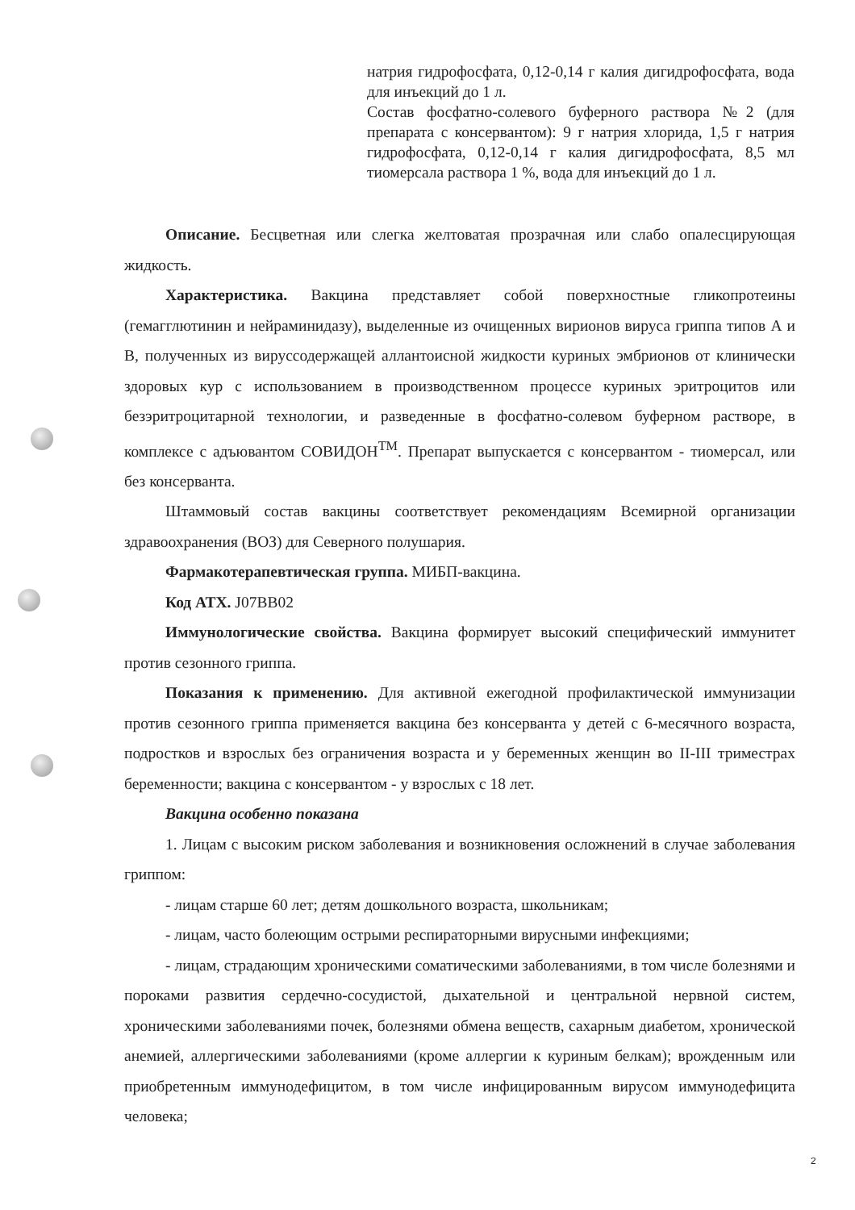натрия гидрофосфата, 0,12-0,14 г калия дигидрофосфата, вода для инъекций до 1 л.
Состав фосфатно-солевого буферного раствора №2 (для препарата с консервантом): 9 г натрия хлорида, 1,5 г натрия гидрофосфата, 0,12-0,14 г калия дигидрофосфата, 8,5 мл тиомерсала раствора 1 %, вода для инъекций до 1 л.
Описание. Бесцветная или слегка желтоватая прозрачная или слабо опалесцирующая жидкость.
Характеристика. Вакцина представляет собой поверхностные гликопротеины (гемагглютинин и нейраминидазу), выделенные из очищенных вирионов вируса гриппа типов А и В, полученных из вируссодержащей аллантоисной жидкости куриных эмбрионов от клинически здоровых кур с использованием в производственном процессе куриных эритроцитов или безэритроцитарной технологии, и разведенные в фосфатно-солевом буферном растворе, в комплексе с адъювантом СОВИДОН<sup>TM</sup>. Препарат выпускается с консервантом - тиомерсал, или без консерванта.
Штаммовый состав вакцины соответствует рекомендациям Всемирной организации здравоохранения (ВОЗ) для Северного полушария.
Фармакотерапевтическая группа. МИБП-вакцина.
Код АТХ. J07BB02
Иммунологические свойства. Вакцина формирует высокий специфический иммунитет против сезонного гриппа.
Показания к применению. Для активной ежегодной профилактической иммунизации против сезонного гриппа применяется вакцина без консерванта у детей с 6-месячного возраста, подростков и взрослых без ограничения возраста и у беременных женщин во II-III триместрах беременности; вакцина с консервантом - у взрослых с 18 лет.
Вакцина особенно показана
1. Лицам с высоким риском заболевания и возникновения осложнений в случае заболевания гриппом:
- лицам старше 60 лет; детям дошкольного возраста, школьникам;
- лицам, часто болеющим острыми респираторными вирусными инфекциями;
- лицам, страдающим хроническими соматическими заболеваниями, в том числе болезнями и пороками развития сердечно-сосудистой, дыхательной и центральной нервной систем, хроническими заболеваниями почек, болезнями обмена веществ, сахарным диабетом, хронической анемией, аллергическими заболеваниями (кроме аллергии к куриным белкам); врожденным или приобретенным иммунодефицитом, в том числе инфицированным вирусом иммунодефицита человека;
2